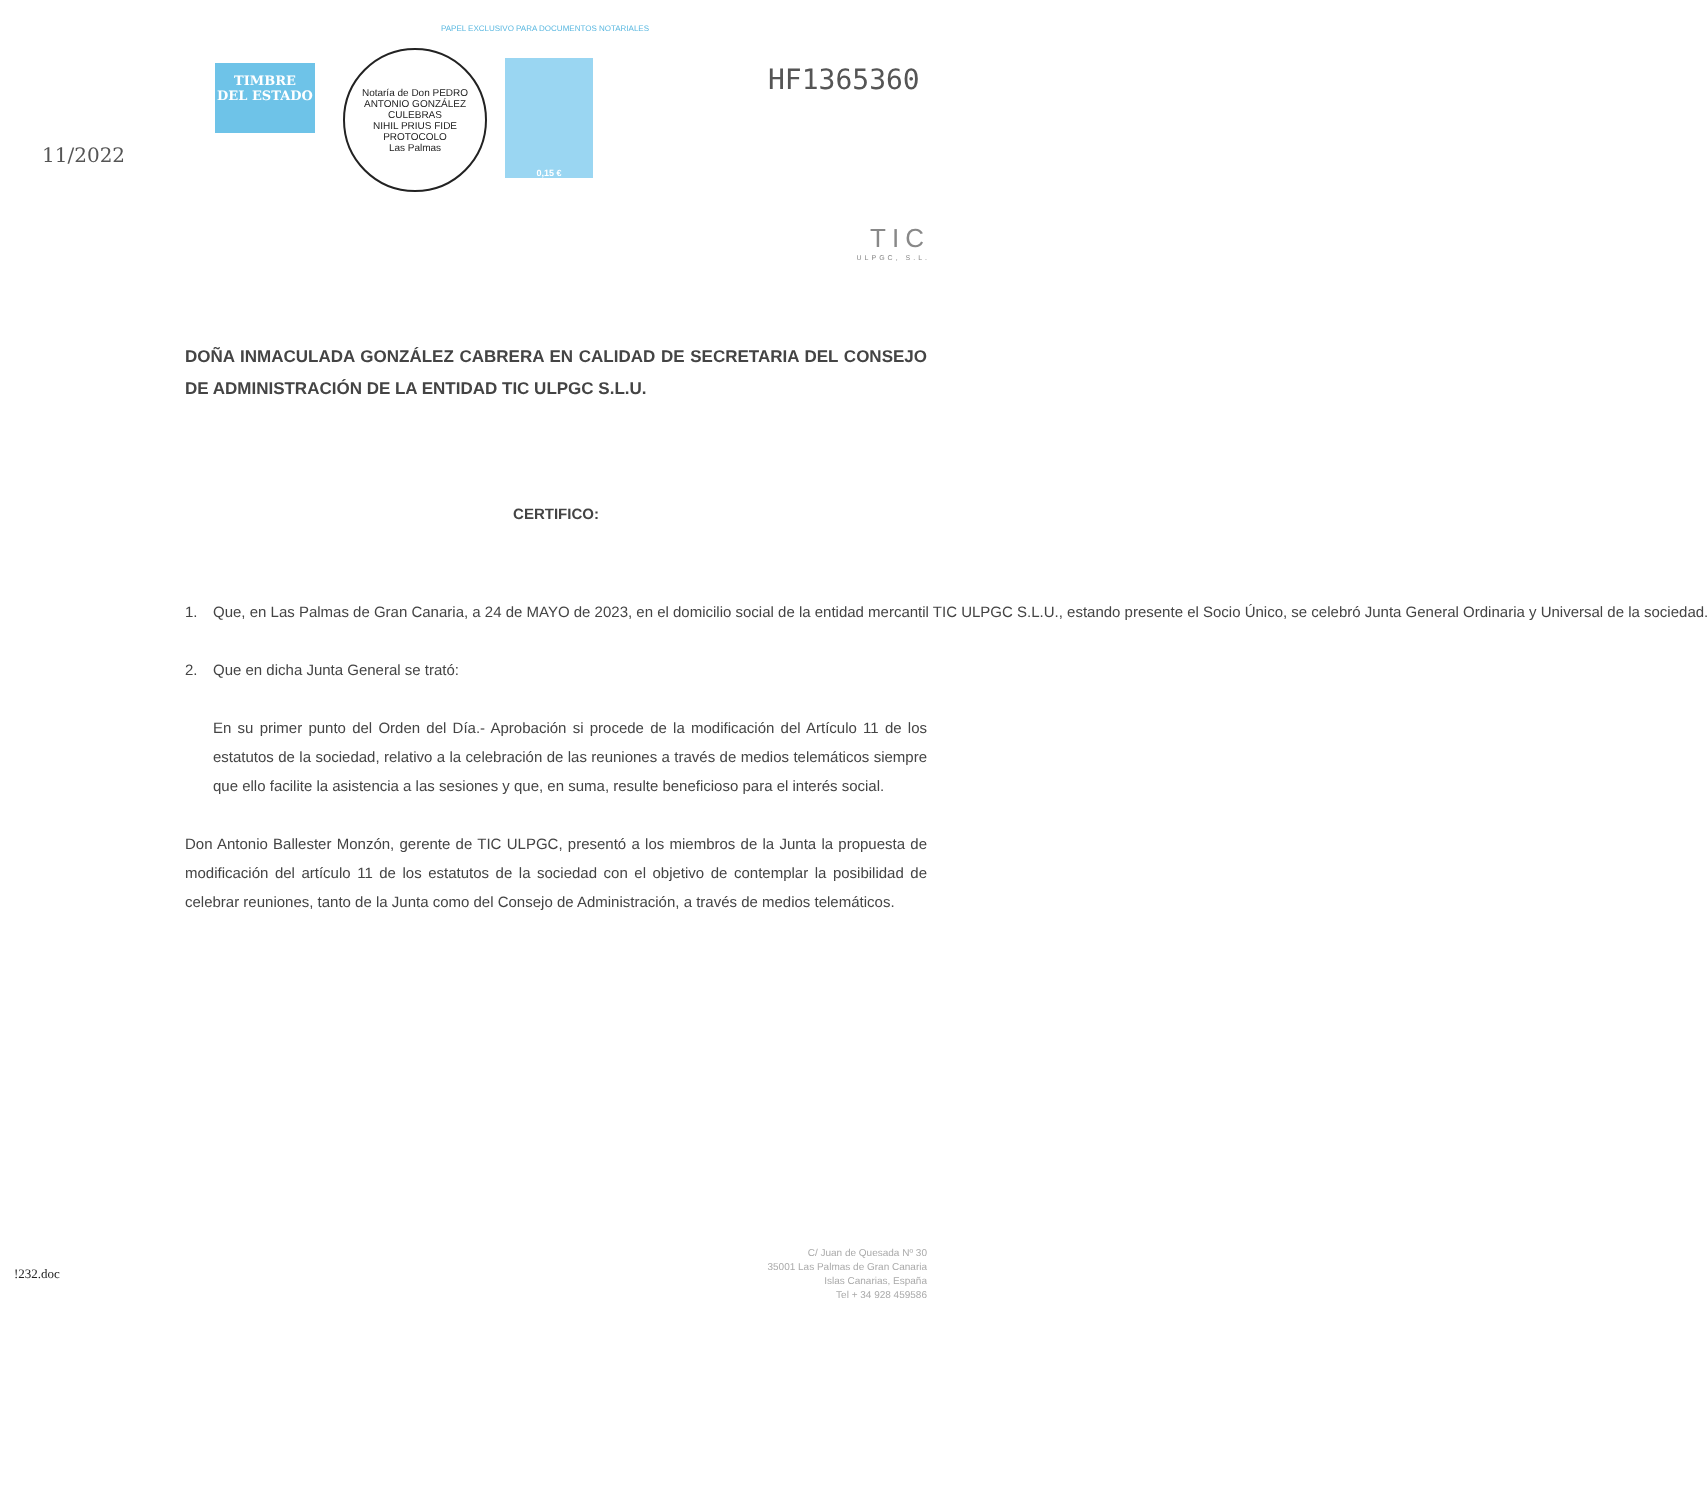PAPEL EXCLUSIVO PARA DOCUMENTOS NOTARIALES
11/2022
TIMBRE
DEL ESTADO
Notaría de Don PEDRO ANTONIO GONZÁLEZ CULEBRAS
NIHIL PRIUS FIDE
PROTOCOLO
Las Palmas
0,15 €
HF1365360
TIC
ULPGC, S.L.
DOÑA INMACULADA GONZÁLEZ CABRERA EN CALIDAD DE SECRETARIA DEL CONSEJO DE ADMINISTRACIÓN DE LA ENTIDAD TIC ULPGC S.L.U.
CERTIFICO:
1. Que, en Las Palmas de Gran Canaria, a 24 de MAYO de 2023, en el domicilio social de la entidad mercantil TIC ULPGC S.L.U., estando presente el Socio Único, se celebró Junta General Ordinaria y Universal de la sociedad.
2. Que en dicha Junta General se trató:
En su primer punto del Orden del Día.- Aprobación si procede de la modificación del Artículo 11 de los estatutos de la sociedad, relativo a la celebración de las reuniones a través de medios telemáticos siempre que ello facilite la asistencia a las sesiones y que, en suma, resulte beneficioso para el interés social.
Don Antonio Ballester Monzón, gerente de TIC ULPGC, presentó a los miembros de la Junta la propuesta de modificación del artículo 11 de los estatutos de la sociedad con el objetivo de contemplar la posibilidad de celebrar reuniones, tanto de la Junta como del Consejo de Administración, a través de medios telemáticos.
!232.doc
C/ Juan de Quesada Nº 30
35001 Las Palmas de Gran Canaria
Islas Canarias, España
Tel + 34 928 459586